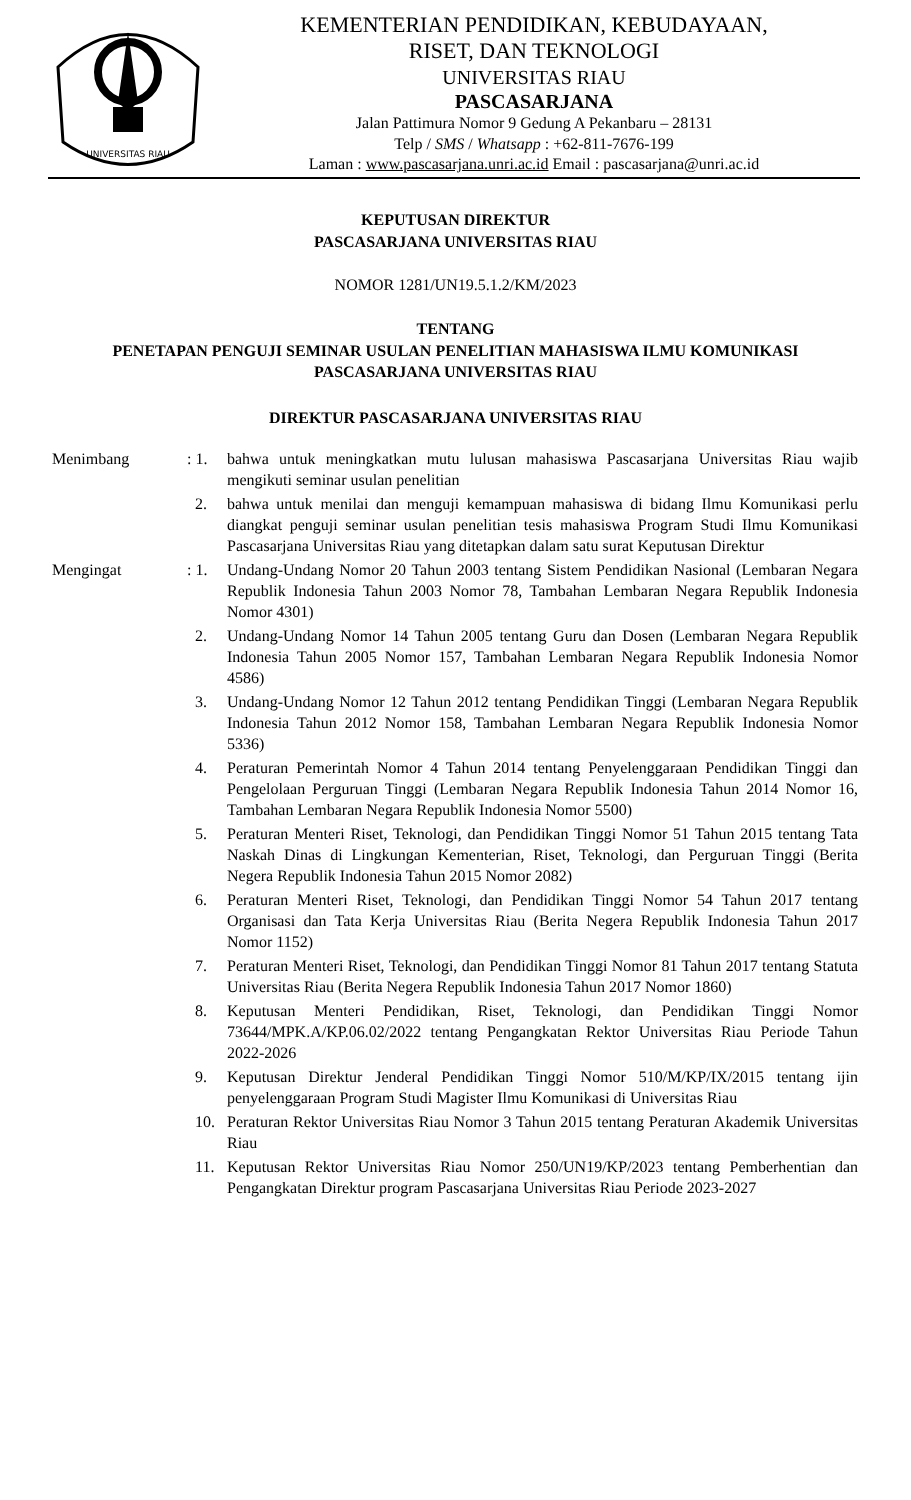UNIVERSITAS RIAU
KEMENTERIAN PENDIDIKAN, KEBUDAYAAN,
RISET, DAN TEKNOLOGI
UNIVERSITAS RIAU
PASCASARJANA
Jalan Pattimura Nomor 9 Gedung A Pekanbaru – 28131
Telp / SMS / Whatsapp : +62-811-7676-199
Laman : www.pascasarjana.unri.ac.id Email : pascasarjana@unri.ac.id
KEPUTUSAN DIREKTUR
PASCASARJANA UNIVERSITAS RIAU
NOMOR 1281/UN19.5.1.2/KM/2023
TENTANG
PENETAPAN PENGUJI SEMINAR USULAN PENELITIAN MAHASISWA ILMU KOMUNIKASI
PASCASARJANA UNIVERSITAS RIAU
DIREKTUR PASCASARJANA UNIVERSITAS RIAU
| Menimbang | : 1. | bahwa untuk meningkatkan mutu lulusan mahasiswa Pascasarjana Universitas Riau wajib mengikuti seminar usulan penelitian |
| | 2. | bahwa untuk menilai dan menguji kemampuan mahasiswa di bidang Ilmu Komunikasi perlu diangkat penguji seminar usulan penelitian tesis mahasiswa Program Studi Ilmu Komunikasi Pascasarjana Universitas Riau yang ditetapkan dalam satu surat Keputusan Direktur |
| Mengingat | : 1. | Undang-Undang Nomor 20 Tahun 2003 tentang Sistem Pendidikan Nasional (Lembaran Negara Republik Indonesia Tahun 2003 Nomor 78, Tambahan Lembaran Negara Republik Indonesia Nomor 4301) |
| | 2. | Undang-Undang Nomor 14 Tahun 2005 tentang Guru dan Dosen (Lembaran Negara Republik Indonesia Tahun 2005 Nomor 157, Tambahan Lembaran Negara Republik Indonesia Nomor 4586) |
| | 3. | Undang-Undang Nomor 12 Tahun 2012 tentang Pendidikan Tinggi (Lembaran Negara Republik Indonesia Tahun 2012 Nomor 158, Tambahan Lembaran Negara Republik Indonesia Nomor 5336) |
| | 4. | Peraturan Pemerintah Nomor 4 Tahun 2014 tentang Penyelenggaraan Pendidikan Tinggi dan Pengelolaan Perguruan Tinggi (Lembaran Negara Republik Indonesia Tahun 2014 Nomor 16, Tambahan Lembaran Negara Republik Indonesia Nomor 5500) |
| | 5. | Peraturan Menteri Riset, Teknologi, dan Pendidikan Tinggi Nomor 51 Tahun 2015 tentang Tata Naskah Dinas di Lingkungan Kementerian, Riset, Teknologi, dan Perguruan Tinggi (Berita Negera Republik Indonesia Tahun 2015 Nomor 2082) |
| | 6. | Peraturan Menteri Riset, Teknologi, dan Pendidikan Tinggi Nomor 54 Tahun 2017 tentang Organisasi dan Tata Kerja Universitas Riau (Berita Negera Republik Indonesia Tahun 2017 Nomor 1152) |
| | 7. | Peraturan Menteri Riset, Teknologi, dan Pendidikan Tinggi Nomor 81 Tahun 2017 tentang Statuta Universitas Riau (Berita Negera Republik Indonesia Tahun 2017 Nomor 1860) |
| | 8. | Keputusan Menteri Pendidikan, Riset, Teknologi, dan Pendidikan Tinggi Nomor 73644/MPK.A/KP.06.02/2022 tentang Pengangkatan Rektor Universitas Riau Periode Tahun 2022-2026 |
| | 9. | Keputusan Direktur Jenderal Pendidikan Tinggi Nomor 510/M/KP/IX/2015 tentang ijin penyelenggaraan Program Studi Magister Ilmu Komunikasi di Universitas Riau |
| | 10. | Peraturan Rektor Universitas Riau Nomor 3 Tahun 2015 tentang Peraturan Akademik Universitas Riau |
| | 11. | Keputusan Rektor Universitas Riau Nomor 250/UN19/KP/2023 tentang Pemberhentian dan Pengangkatan Direktur program Pascasarjana Universitas Riau Periode 2023-2027 |